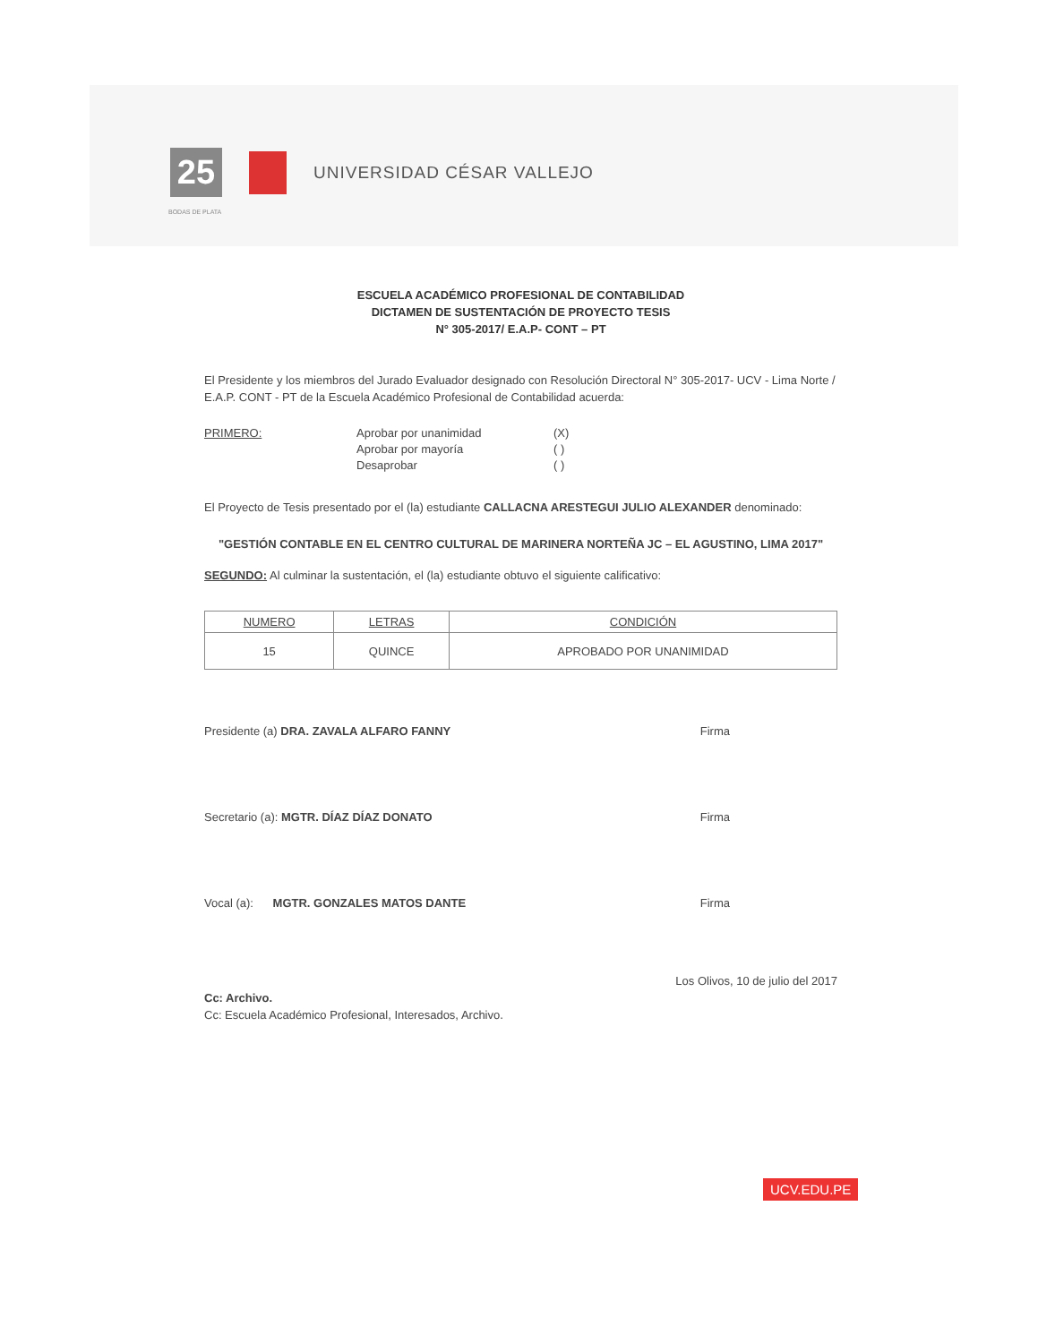25
UNIVERSIDAD CÉSAR VALLEJO
BODAS DE PLATA
ESCUELA ACADÉMICO PROFESIONAL DE CONTABILIDAD
DICTAMEN DE SUSTENTACIÓN DE PROYECTO TESIS
N° 305-2017/ E.A.P- CONT – PT
El Presidente y los miembros del Jurado Evaluador designado con Resolución Directoral N° 305-2017- UCV - Lima Norte / E.A.P. CONT - PT de la Escuela Académico Profesional de Contabilidad acuerda:
PRIMERO: Aprobar por unanimidad
Aprobar por mayoría
Desaprobar
(X)
( )
( )
El Proyecto de Tesis presentado por el (la) estudiante CALLACNA ARESTEGUI JULIO ALEXANDER denominado:
"GESTIÓN CONTABLE EN EL CENTRO CULTURAL DE MARINERA NORTEÑA JC – EL AGUSTINO, LIMA 2017"
SEGUNDO: Al culminar la sustentación, el (la) estudiante obtuvo el siguiente calificativo:
| NUMERO | LETRAS | CONDICIÓN |
| --- | --- | --- |
| 15 | QUINCE | APROBADO POR UNANIMIDAD |
Presidente (a) DRA. ZAVALA ALFARO FANNY
Firma
Secretario (a): MGTR. DÍAZ DÍAZ DONATO
Firma
Vocal (a): MGTR. GONZALES MATOS DANTE
Firma
Los Olivos, 10 de julio del 2017
Cc: Archivo.
Cc: Escuela Académico Profesional, Interesados, Archivo.
UCV.EDU.PE